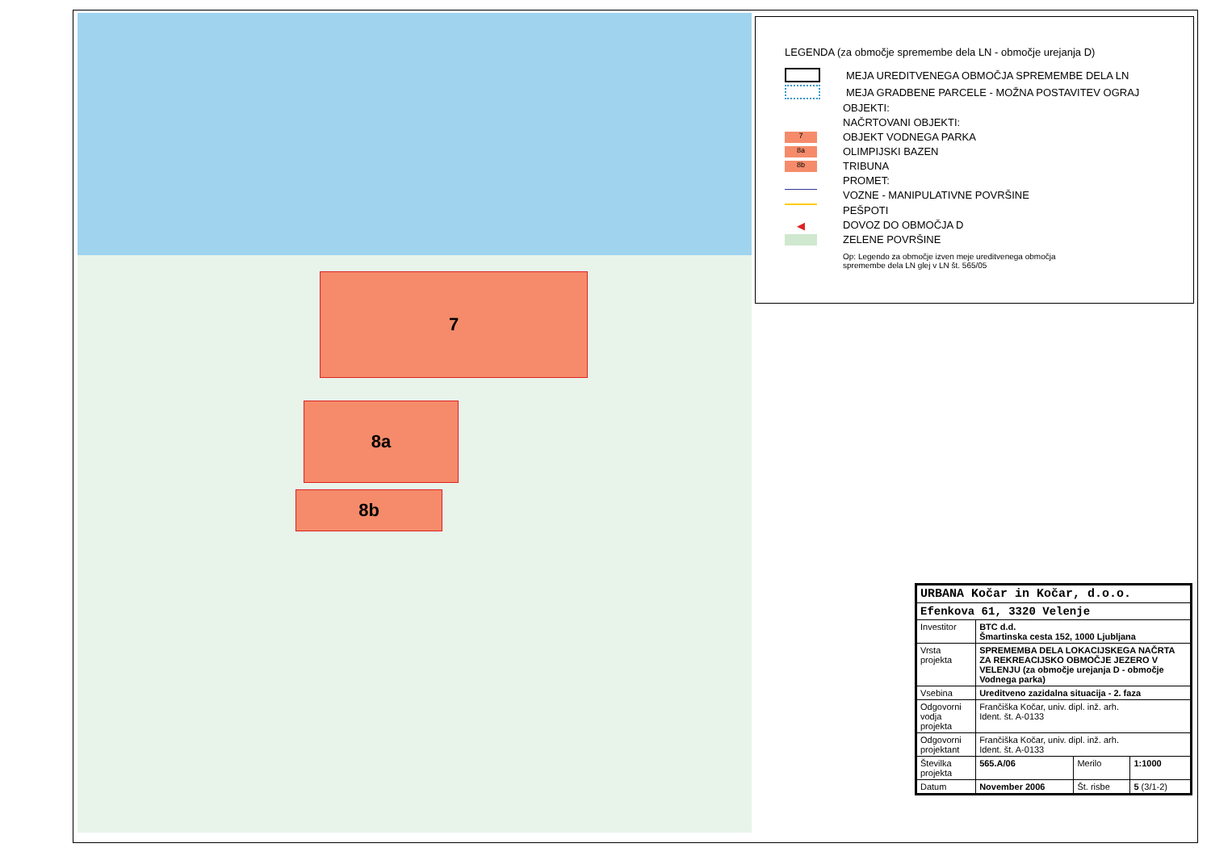7
8a
8b
LEGENDA (za območje spremembe dela LN - območje urejanja D)
MEJA UREDITVENEGA OBMOČJA SPREMEMBE DELA LN
MEJA GRADBENE PARCELE - MOŽNA POSTAVITEV OGRAJ
OBJEKTI:
NAČRTOVANI OBJEKTI:
7
OBJEKT VODNEGA PARKA
8a
OLIMPIJSKI BAZEN
8b
TRIBUNA
PROMET:
VOZNE - MANIPULATIVNE POVRŠINE
PEŠPOTI
◀
DOVOZ DO OBMOČJA D
ZELENE POVRŠINE
Op: Legendo za območje izven meje ureditvenega območja
spremembe dela LN glej v LN št. 565/05
| URBANA Kočar in Kočar, d.o.o. | | | |
| Efenkova 61, 3320 Velenje | | | |
| Investitor | BTC d.d. Šmartinska cesta 152, 1000 Ljubljana | | |
| Vrsta projekta | SPREMEMBA DELA LOKACIJSKEGA NAČRTA ZA REKREACIJSKO OBMOČJE JEZERO V VELENJU (za območje urejanja D - območje Vodnega parka) | | |
| Vsebina | Ureditveno zazidalna situacija - 2. faza | | |
| Odgovorni vodja projekta | Frančiška Kočar, univ. dipl. inž. arh. Ident. št. A-0133 | | |
| Odgovorni projektant | Frančiška Kočar, univ. dipl. inž. arh. Ident. št. A-0133 | | |
| Številka projekta | 565.A/06 | Merilo | 1:1000 |
| Datum | November 2006 | Št. risbe | 5 (3/1-2) |